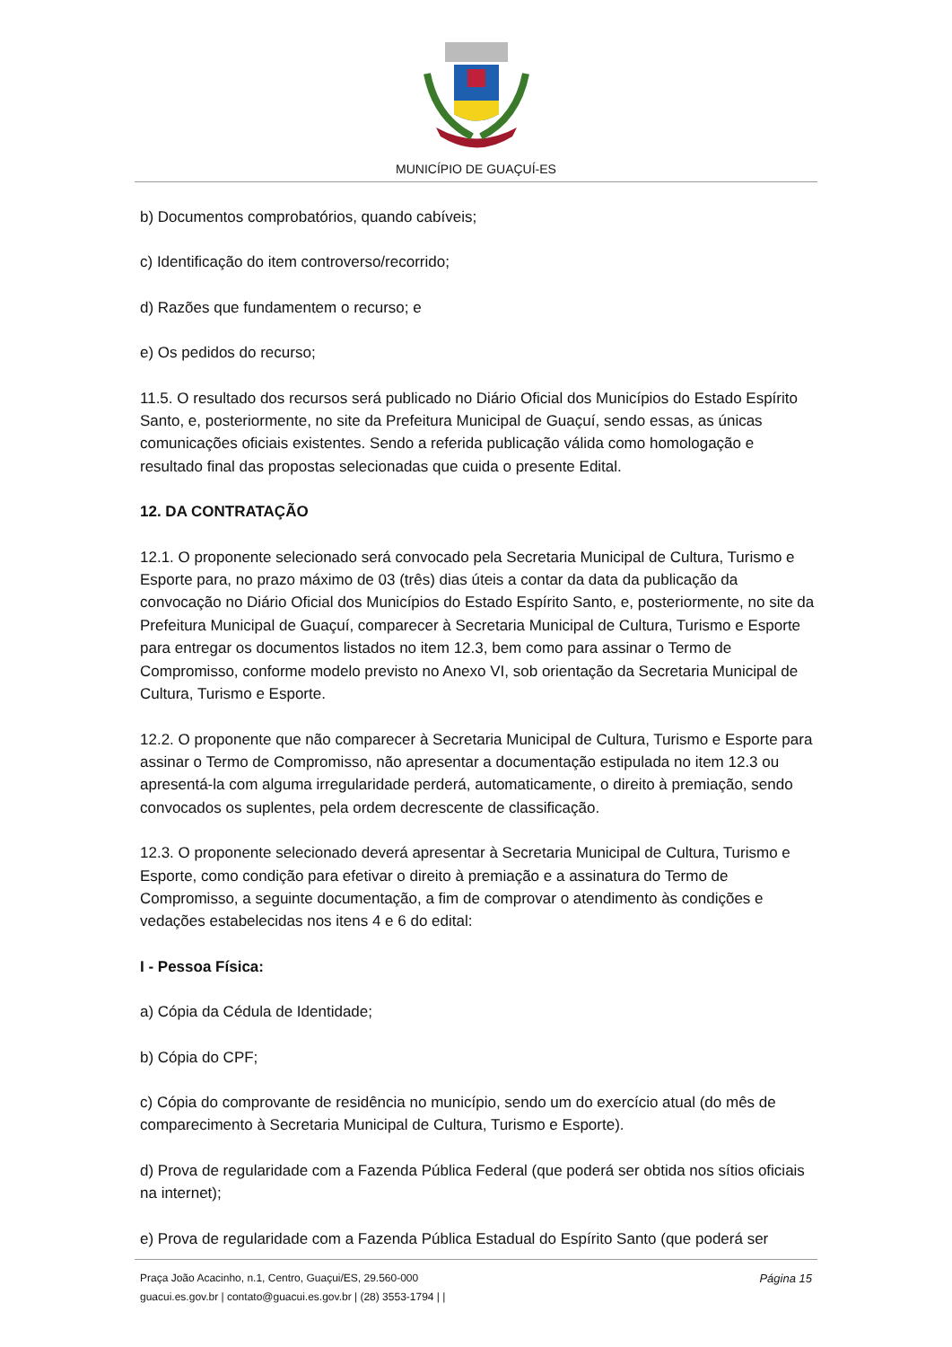MUNICÍPIO DE GUAÇUÍ-ES
b) Documentos comprobatórios, quando cabíveis;
c) Identificação do item controverso/recorrido;
d) Razões que fundamentem o recurso; e
e) Os pedidos do recurso;
11.5. O resultado dos recursos será publicado no Diário Oficial dos Municípios do Estado Espírito Santo, e, posteriormente, no site da Prefeitura Municipal de Guaçuí, sendo essas, as únicas comunicações oficiais existentes. Sendo a referida publicação válida como homologação e resultado final das propostas selecionadas que cuida o presente Edital.
12. DA CONTRATAÇÃO
12.1. O proponente selecionado será convocado pela Secretaria Municipal de Cultura, Turismo e Esporte para, no prazo máximo de 03 (três) dias úteis a contar da data da publicação da convocação no Diário Oficial dos Municípios do Estado Espírito Santo, e, posteriormente, no site da Prefeitura Municipal de Guaçuí, comparecer à Secretaria Municipal de Cultura, Turismo e Esporte para entregar os documentos listados no item 12.3, bem como para assinar o Termo de Compromisso, conforme modelo previsto no Anexo VI, sob orientação da Secretaria Municipal de Cultura, Turismo e Esporte.
12.2. O proponente que não comparecer à Secretaria Municipal de Cultura, Turismo e Esporte para assinar o Termo de Compromisso, não apresentar a documentação estipulada no item 12.3 ou apresentá-la com alguma irregularidade perderá, automaticamente, o direito à premiação, sendo convocados os suplentes, pela ordem decrescente de classificação.
12.3. O proponente selecionado deverá apresentar à Secretaria Municipal de Cultura, Turismo e Esporte, como condição para efetivar o direito à premiação e a assinatura do Termo de Compromisso, a seguinte documentação, a fim de comprovar o atendimento às condições e vedações estabelecidas nos itens 4 e 6 do edital:
I - Pessoa Física:
a) Cópia da Cédula de Identidade;
b) Cópia do CPF;
c) Cópia do comprovante de residência no município, sendo um do exercício atual (do mês de comparecimento à Secretaria Municipal de Cultura, Turismo e Esporte).
d) Prova de regularidade com a Fazenda Pública Federal (que poderá ser obtida nos sítios oficiais na internet);
e) Prova de regularidade com a Fazenda Pública Estadual do Espírito Santo (que poderá ser
Praça João Acacinho, n.1, Centro, Guaçui/ES, 29.560-000 Página 15
guacui.es.gov.br | contato@guacui.es.gov.br | (28) 3553-1794 | |